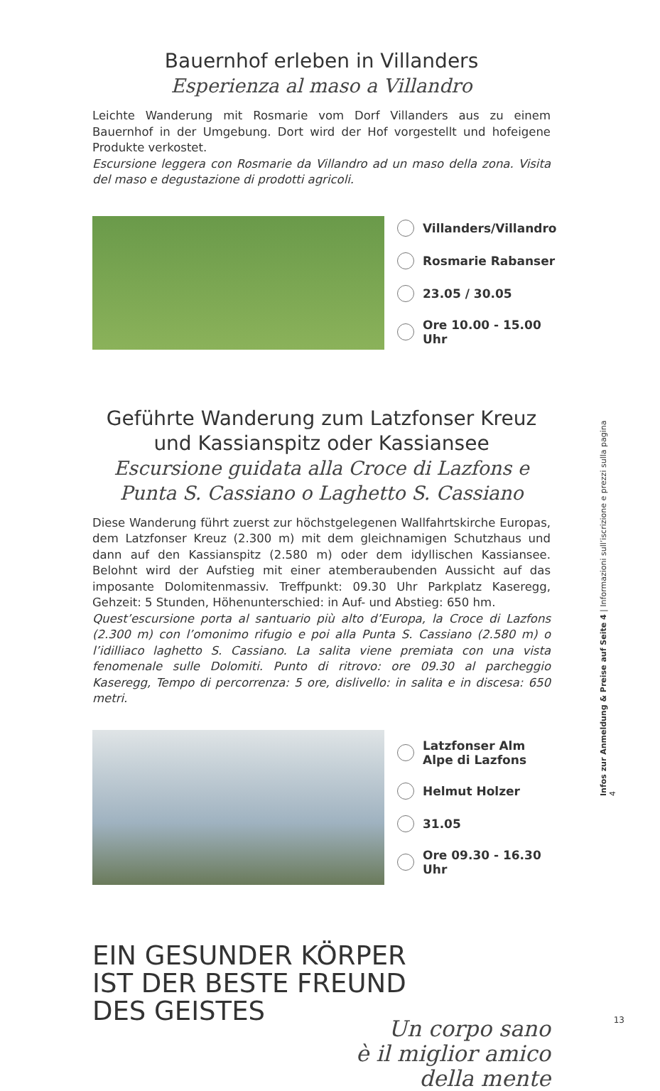Bauernhof erleben in Villanders
Esperienza al maso a Villandro
Leichte Wanderung mit Rosmarie vom Dorf Villanders aus zu einem Bauernhof in der Umgebung. Dort wird der Hof vorgestellt und hofeigene Produkte verkostet.
Escursione leggera con Rosmarie da Villandro ad un maso della zona. Visita del maso e degustazione di prodotti agricoli.
Villanders/Villandro
Rosmarie Rabanser
23.05 / 30.05
Ore 10.00 - 15.00 Uhr
Geführte Wanderung zum Latzfonser Kreuz und Kassianspitz oder Kassiansee
Escursione guidata alla Croce di Lazfons e Punta S. Cassiano o Laghetto S. Cassiano
Diese Wanderung führt zuerst zur höchstgelegenen Wallfahrtskirche Europas, dem Latzfonser Kreuz (2.300 m) mit dem gleichnamigen Schutzhaus und dann auf den Kassianspitz (2.580 m) oder dem idyllischen Kassiansee. Belohnt wird der Aufstieg mit einer atemberaubenden Aussicht auf das imposante Dolomitenmassiv. Treffpunkt: 09.30 Uhr Parkplatz Kaseregg, Gehzeit: 5 Stunden, Höhenunterschied: in Auf- und Abstieg: 650 hm.
Quest’escursione porta al santuario più alto d’Europa, la Croce di Lazfons (2.300 m) con l’omonimo rifugio e poi alla Punta S. Cassiano (2.580 m) o l’idilliaco laghetto S. Cassiano. La salita viene premiata con una vista fenomenale sulle Dolomiti. Punto di ritrovo: ore 09.30 al parcheggio Kaseregg, Tempo di percorrenza: 5 ore, dislivello: in salita e in discesa: 650 metri.
Latzfonser Alm
Alpe di Lazfons
Helmut Holzer
31.05
Ore 09.30 - 16.30 Uhr
EIN GESUNDER KÖRPER
IST DER BESTE FREUND
DES GEISTES
Un corpo sano
è il miglior amico
della mente
Infos zur Anmeldung & Preise auf Seite 4 | Informazioni sull’iscrizione e prezzi sulla pagina 4
13